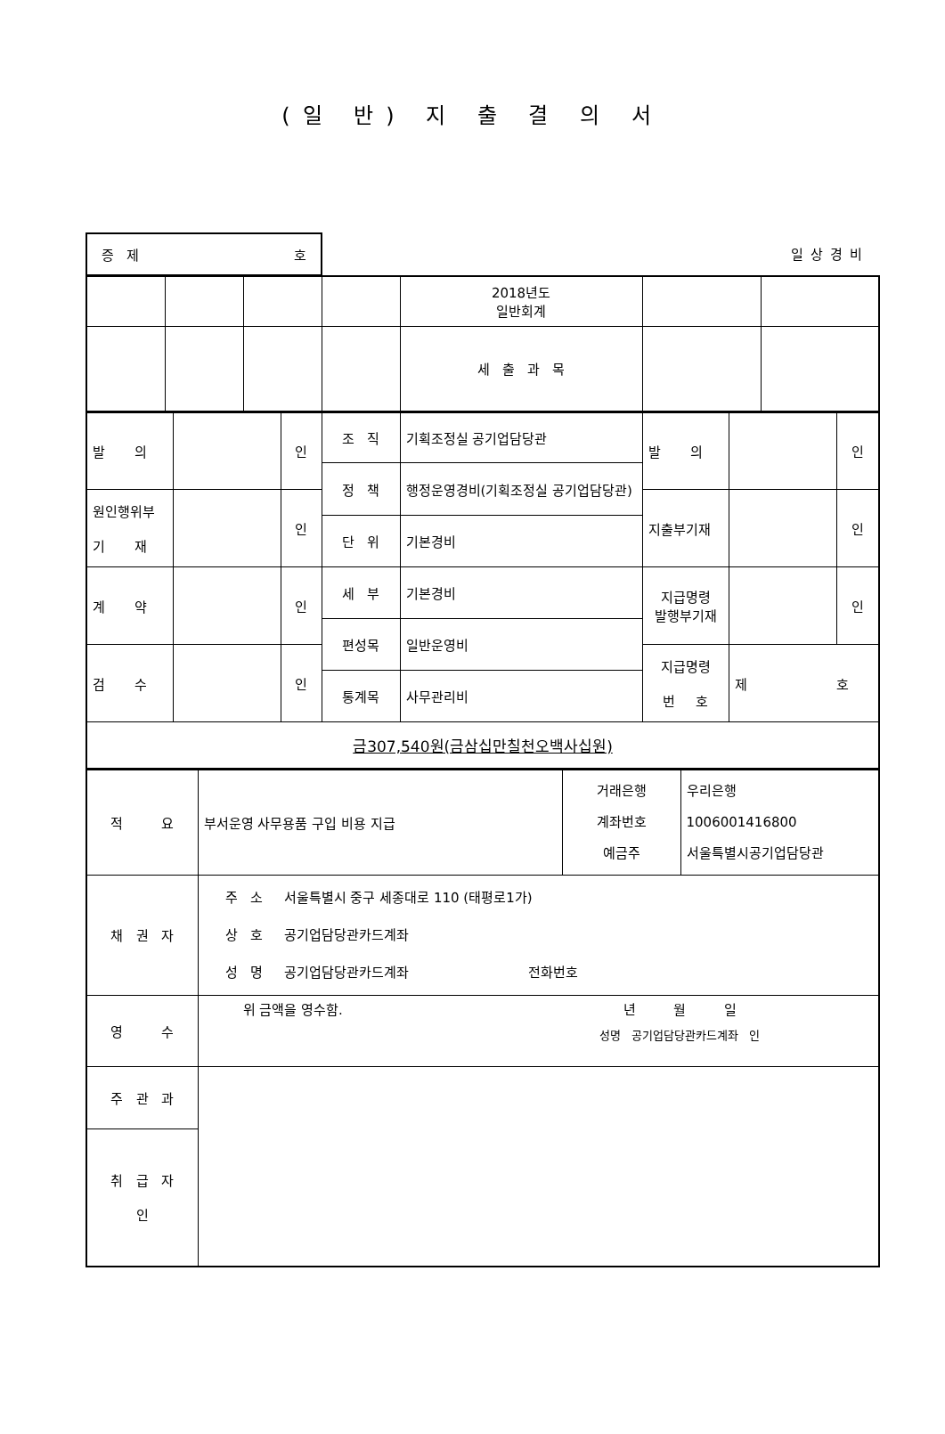(일 반) 지 출 결 의 서
증 제 호
일상경비
| | | | | 2018년도 일반회계 | | |
| | | | | 세 출 과 목 | | |
| 발 의 | | 인 | 조 직 | 기획조정실 공기업담당관 | 발 의 | | 인 |
| | | | 정 책 | 행정운영경비(기획조정실 공기업담당관) | | | |
| 원인행위부 기 재 | | 인 | | | 지출부기재 | | 인 |
| | | | 단 위 | 기본경비 | | | |
| 계 약 | | 인 | 세 부 | 기본경비 | 지급명령 발행부기재 | | 인 |
| | | | 편성목 | 일반운영비 | | | |
| 검 수 | | 인 | | | 지급명령 번 호 | 제 호 | |
| | | | 통계목 | 사무관리비 | | | |
| 금307,540원(금삼십만칠천오백사십원) | | | | | | | |
| 적 요 | 부서운영 사무용품 구입 비용 지급 | 거래은행 계좌번호 예금주 | 우리은행 1006001416800 서울특별시공기업담당관 |
| 채 권 자 | 주 소 서울특별시 중구 세종대로 110 (태평로1가) 상 호 공기업담당관카드계좌 성 명 공기업담당관카드계좌 전화번호 | | |
| 영 수 | 위 금액을 영수함. 년 월 일 성명 공기업담당관카드계좌 인 | | |
| 주 관 과 | | | |
| 취 급 자 인 | | | |